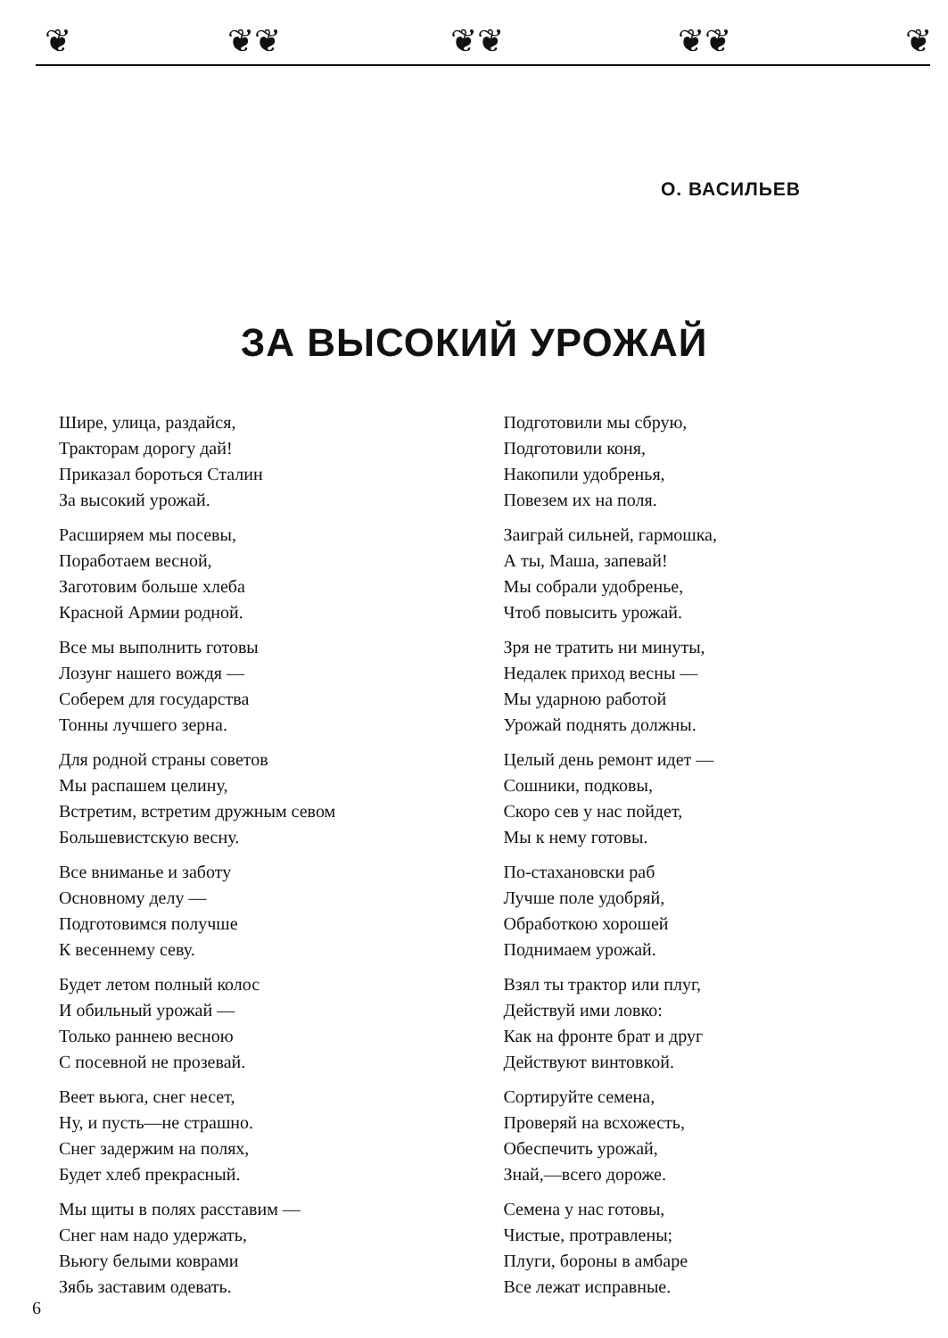❦ ❦❦ ❦❦ ❦❦ ❦
О. ВАСИЛЬЕВ
ЗА ВЫСОКИЙ УРОЖАЙ
Шире, улица, раздайся,
Тракторам дорогу дай!
Приказал бороться Сталин
За высокий урожай.
Расширяем мы посевы,
Поработаем весной,
Заготовим больше хлеба
Красной Армии родной.
Все мы выполнить готовы
Лозунг нашего вождя —
Соберем для государства
Тонны лучшего зерна.
Для родной страны советов
Мы распашем целину,
Встретим, встретим дружным севом
Большевистскую весну.
Все вниманье и заботу
Основному делу —
Подготовимся получше
К весеннему севу.
Будет летом полный колос
И обильный урожай —
Только раннею весною
С посевной не прозевай.
Веет вьюга, снег несет,
Ну, и пусть—не страшно.
Снег задержим на полях,
Будет хлеб прекрасный.
Мы щиты в полях расставим —
Снег нам надо удержать,
Вьюгу белыми коврами
Зябь заставим одевать.
Подготовили мы сбрую,
Подготовили коня,
Накопили удобренья,
Повезем их на поля.
Заиграй сильней, гармошка,
А ты, Маша, запевай!
Мы собрали удобренье,
Чтоб повысить урожай.
Зря не тратить ни минуты,
Недалек приход весны —
Мы ударною работой
Урожай поднять должны.
Целый день ремонт идет —
Сошники, подковы,
Скоро сев у нас пойдет,
Мы к нему готовы.
По-стахановски раб
Лучше поле удобряй,
Обработкою хорошей
Поднимаем урожай.
Взял ты трактор или плуг,
Действуй ими ловко:
Как на фронте брат и друг
Действуют винтовкой.
Сортируйте семена,
Проверяй на всхожесть,
Обеспечить урожай,
Знай,—всего дороже.
Семена у нас готовы,
Чистые, протравлены;
Плуги, бороны в амбаре
Все лежат исправные.
6